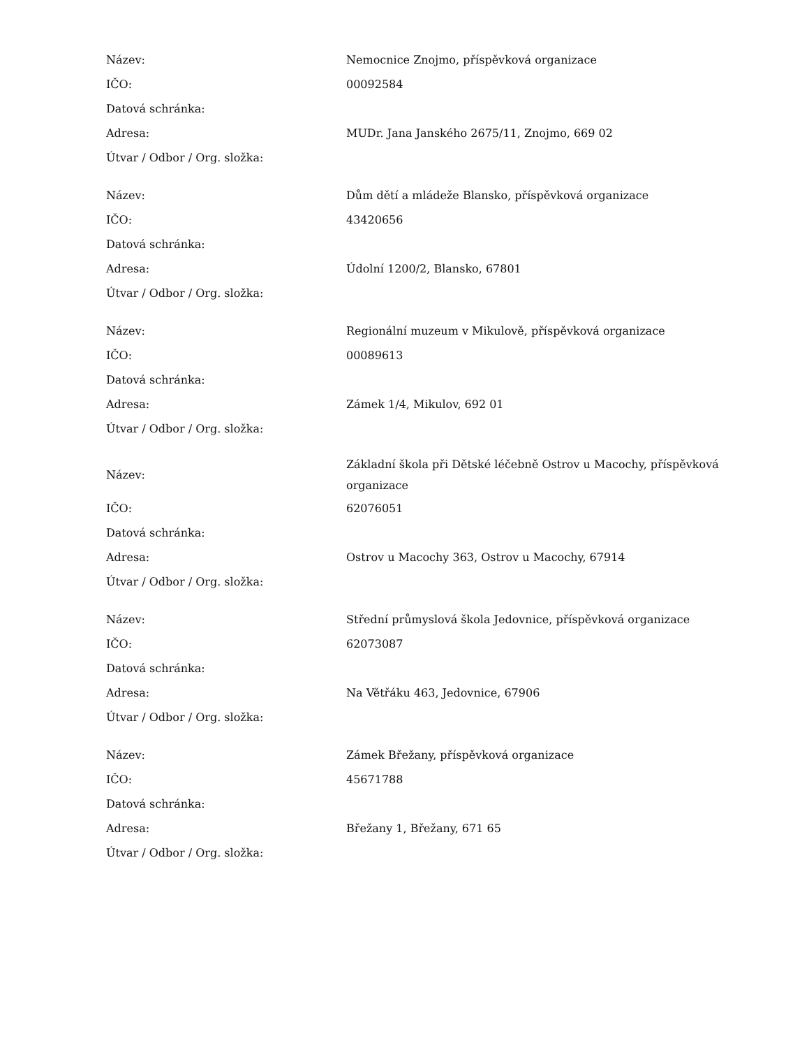| Název: | Nemocnice Znojmo, příspěvková organizace |
| IČO: | 00092584 |
| Datová schránka: | |
| Adresa: | MUDr. Jana Janského 2675/11, Znojmo, 669 02 |
| Útvar / Odbor / Org. složka: | |
| Název: | Dům dětí a mládeže Blansko, příspěvková organizace |
| IČO: | 43420656 |
| Datová schránka: | |
| Adresa: | Údolní 1200/2, Blansko, 67801 |
| Útvar / Odbor / Org. složka: | |
| Název: | Regionální muzeum v Mikulově, příspěvková organizace |
| IČO: | 00089613 |
| Datová schránka: | |
| Adresa: | Zámek 1/4, Mikulov, 692 01 |
| Útvar / Odbor / Org. složka: | |
| Název: | Základní škola při Dětské léčebně Ostrov u Macochy, příspěvková organizace |
| IČO: | 62076051 |
| Datová schránka: | |
| Adresa: | Ostrov u Macochy 363, Ostrov u Macochy, 67914 |
| Útvar / Odbor / Org. složka: | |
| Název: | Střední průmyslová škola Jedovnice, příspěvková organizace |
| IČO: | 62073087 |
| Datová schránka: | |
| Adresa: | Na Větřáku 463, Jedovnice, 67906 |
| Útvar / Odbor / Org. složka: | |
| Název: | Zámek Břežany, příspěvková organizace |
| IČO: | 45671788 |
| Datová schránka: | |
| Adresa: | Břežany 1, Břežany, 671 65 |
| Útvar / Odbor / Org. složka: | |